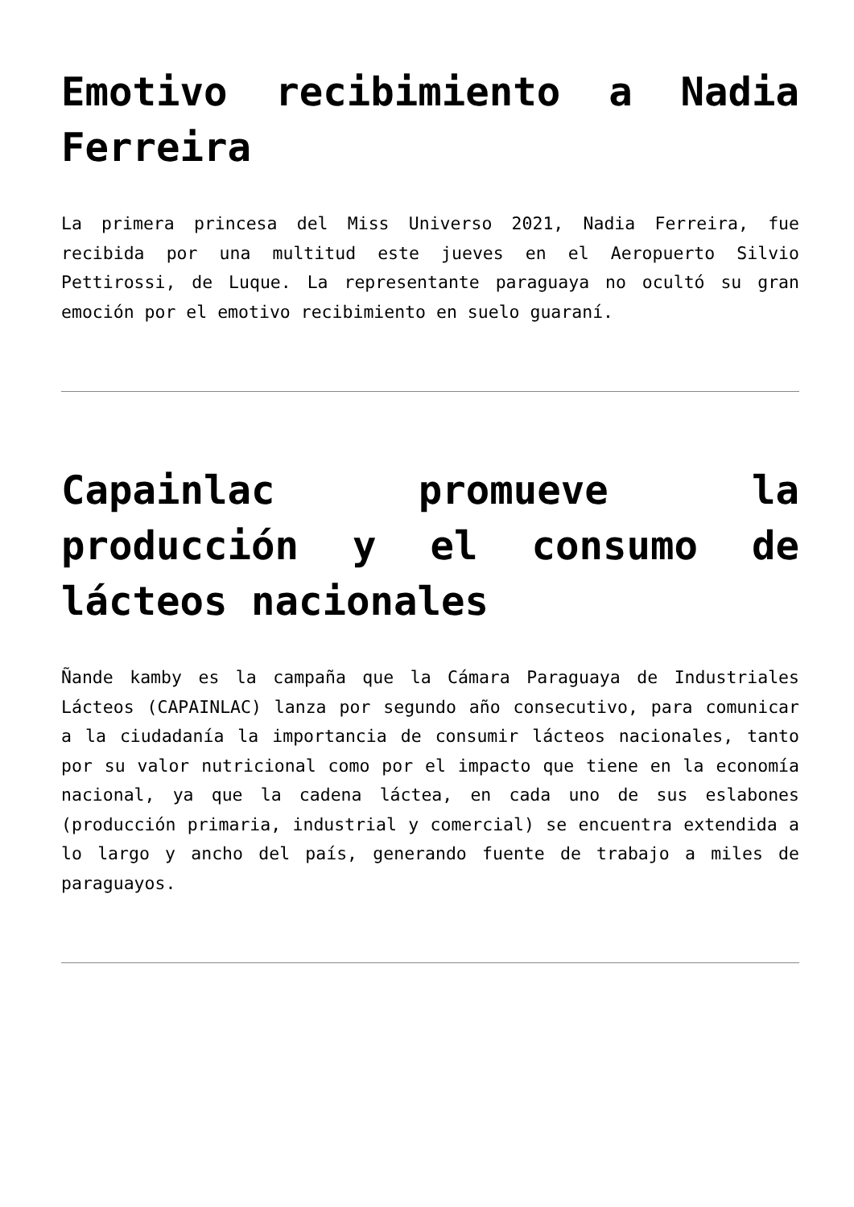Emotivo recibimiento a Nadia Ferreira
La primera princesa del Miss Universo 2021, Nadia Ferreira, fue recibida por una multitud este jueves en el Aeropuerto Silvio Pettirossi, de Luque. La representante paraguaya no ocultó su gran emoción por el emotivo recibimiento en suelo guaraní.
Capainlac promueve la producción y el consumo de lácteos nacionales
Ñande kamby es la campaña que la Cámara Paraguaya de Industriales Lácteos (CAPAINLAC) lanza por segundo año consecutivo, para comunicar a la ciudadanía la importancia de consumir lácteos nacionales, tanto por su valor nutricional como por el impacto que tiene en la economía nacional, ya que la cadena láctea, en cada uno de sus eslabones (producción primaria, industrial y comercial) se encuentra extendida a lo largo y ancho del país, generando fuente de trabajo a miles de paraguayos.